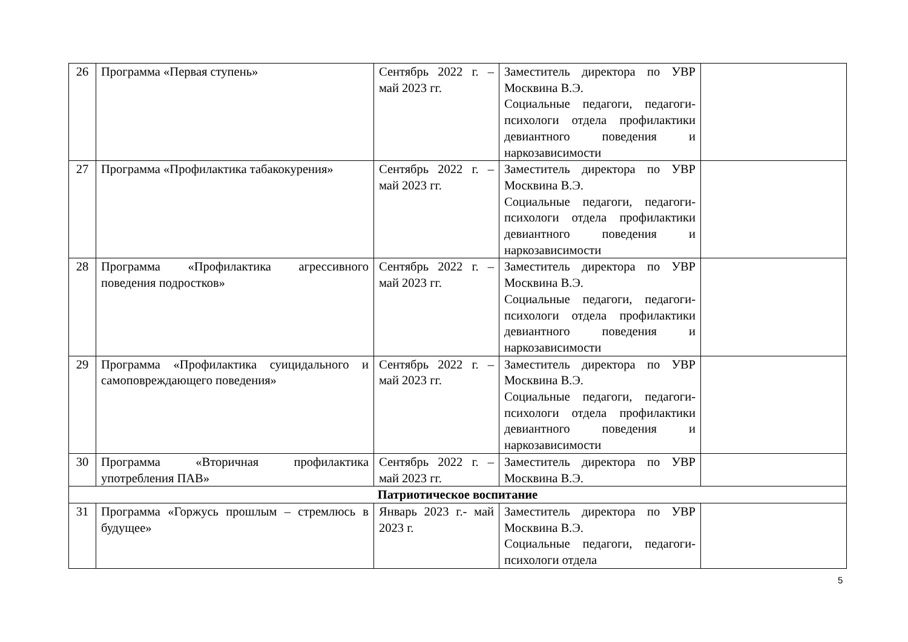| 26 | Программа «Первая ступень» | Сентябрь 2022 г. – май 2023 гг. | Заместитель директора по УВР Москвина В.Э. Социальные педагоги, педагоги-психологи отдела профилактики девиантного поведения и наркозависимости | |
| 27 | Программа «Профилактика табакокурения» | Сентябрь 2022 г. – май 2023 гг. | Заместитель директора по УВР Москвина В.Э. Социальные педагоги, педагоги-психологи отдела профилактики девиантного поведения и наркозависимости | |
| 28 | Программа «Профилактика агрессивного поведения подростков» | Сентябрь 2022 г. – май 2023 гг. | Заместитель директора по УВР Москвина В.Э. Социальные педагоги, педагоги-психологи отдела профилактики девиантного поведения и наркозависимости | |
| 29 | Программа «Профилактика суицидального и самоповреждающего поведения» | Сентябрь 2022 г. – май 2023 гг. | Заместитель директора по УВР Москвина В.Э. Социальные педагоги, педагоги-психологи отдела профилактики девиантного поведения и наркозависимости | |
| 30 | Программа «Вторичная профилактика употребления ПАВ» | Сентябрь 2022 г. – май 2023 гг. | Заместитель директора по УВР Москвина В.Э. | |
| Патриотическое воспитание | | | | |
| 31 | Программа «Горжусь прошлым – стремлюсь в будущее» | Январь 2023 г.- май 2023 г. | Заместитель директора по УВР Москвина В.Э. Социальные педагоги, педагоги-психологи отдела | |
5